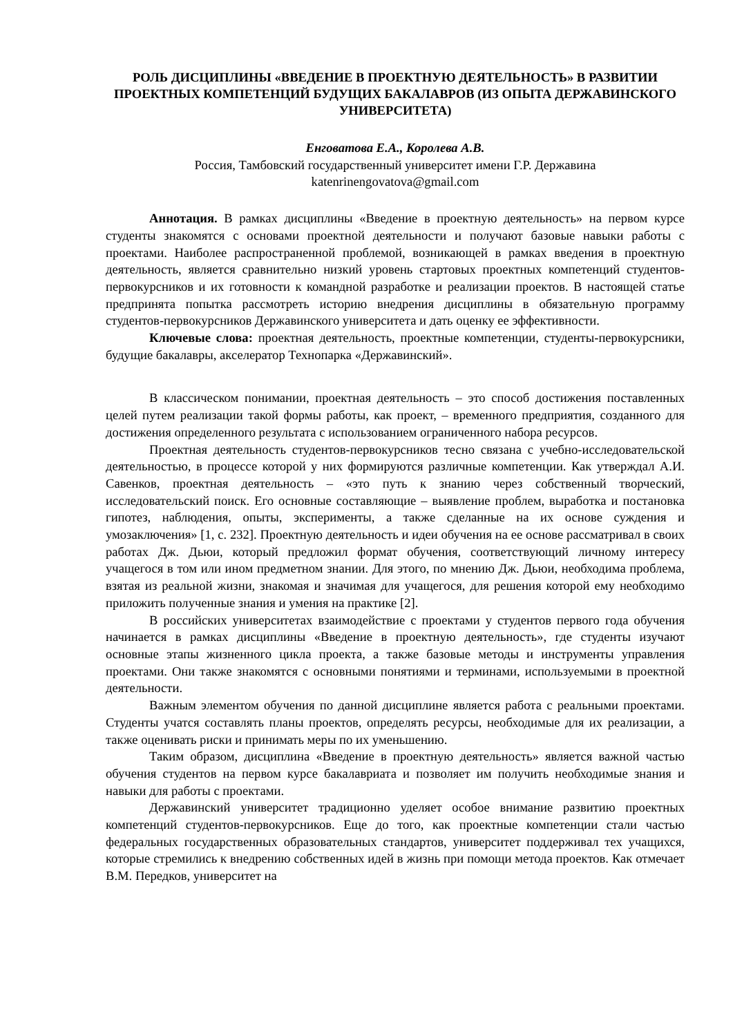РОЛЬ ДИСЦИПЛИНЫ «ВВЕДЕНИЕ В ПРОЕКТНУЮ ДЕЯТЕЛЬНОСТЬ» В РАЗВИТИИ ПРОЕКТНЫХ КОМПЕТЕНЦИЙ БУДУЩИХ БАКАЛАВРОВ (ИЗ ОПЫТА ДЕРЖАВИНСКОГО УНИВЕРСИТЕТА)
Енговатова Е.А., Королева А.В.
Россия, Тамбовский государственный университет имени Г.Р. Державина
katenrinengovatova@gmail.com
Аннотация. В рамках дисциплины «Введение в проектную деятельность» на первом курсе студенты знакомятся с основами проектной деятельности и получают базовые навыки работы с проектами. Наиболее распространенной проблемой, возникающей в рамках введения в проектную деятельность, является сравнительно низкий уровень стартовых проектных компетенций студентов-первокурсников и их готовности к командной разработке и реализации проектов. В настоящей статье предпринята попытка рассмотреть историю внедрения дисциплины в обязательную программу студентов-первокурсников Державинского университета и дать оценку ее эффективности.
Ключевые слова: проектная деятельность, проектные компетенции, студенты-первокурсники, будущие бакалавры, акселератор Технопарка «Державинский».
В классическом понимании, проектная деятельность – это способ достижения поставленных целей путем реализации такой формы работы, как проект, – временного предприятия, созданного для достижения определенного результата с использованием ограниченного набора ресурсов.
Проектная деятельность студентов-первокурсников тесно связана с учебно-исследовательской деятельностью, в процессе которой у них формируются различные компетенции. Как утверждал А.И. Савенков, проектная деятельность – «это путь к знанию через собственный творческий, исследовательский поиск. Его основные составляющие – выявление проблем, выработка и постановка гипотез, наблюдения, опыты, эксперименты, а также сделанные на их основе суждения и умозаключения» [1, с. 232]. Проектную деятельность и идеи обучения на ее основе рассматривал в своих работах Дж. Дьюи, который предложил формат обучения, соответствующий личному интересу учащегося в том или ином предметном знании. Для этого, по мнению Дж. Дьюи, необходима проблема, взятая из реальной жизни, знакомая и значимая для учащегося, для решения которой ему необходимо приложить полученные знания и умения на практике [2].
В российских университетах взаимодействие с проектами у студентов первого года обучения начинается в рамках дисциплины «Введение в проектную деятельность», где студенты изучают основные этапы жизненного цикла проекта, а также базовые методы и инструменты управления проектами. Они также знакомятся с основными понятиями и терминами, используемыми в проектной деятельности.
Важным элементом обучения по данной дисциплине является работа с реальными проектами. Студенты учатся составлять планы проектов, определять ресурсы, необходимые для их реализации, а также оценивать риски и принимать меры по их уменьшению.
Таким образом, дисциплина «Введение в проектную деятельность» является важной частью обучения студентов на первом курсе бакалавриата и позволяет им получить необходимые знания и навыки для работы с проектами.
Державинский университет традиционно уделяет особое внимание развитию проектных компетенций студентов-первокурсников. Еще до того, как проектные компетенции стали частью федеральных государственных образовательных стандартов, университет поддерживал тех учащихся, которые стремились к внедрению собственных идей в жизнь при помощи метода проектов. Как отмечает В.М. Передков, университет на